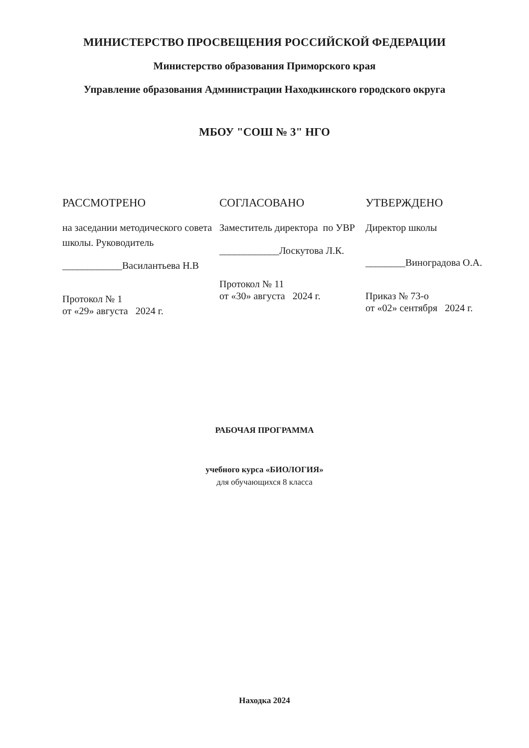МИНИСТЕРСТВО ПРОСВЕЩЕНИЯ РОССИЙСКОЙ ФЕДЕРАЦИИ
Министерство образования Приморского края
Управление образования Администрации Находкинского городского округа
МБОУ "СОШ № 3" НГО
РАССМОТРЕНО
на заседании методического совета школы. Руководитель
____________Василантьева Н.В
Протокол № 1
от «29» августа 2024 г.
СОГЛАСОВАНО
Заместитель директора по УВР
____________Лоскутова Л.К.
Протокол № 11
от «30» августа 2024 г.
УТВЕРЖДЕНО
Директор школы
________Виноградова О.А.
Приказ № 73-о
от «02» сентября 2024 г.
РАБОЧАЯ ПРОГРАММА
учебного курса «БИОЛОГИЯ»
для обучающихся 8 класса
Находка 2024